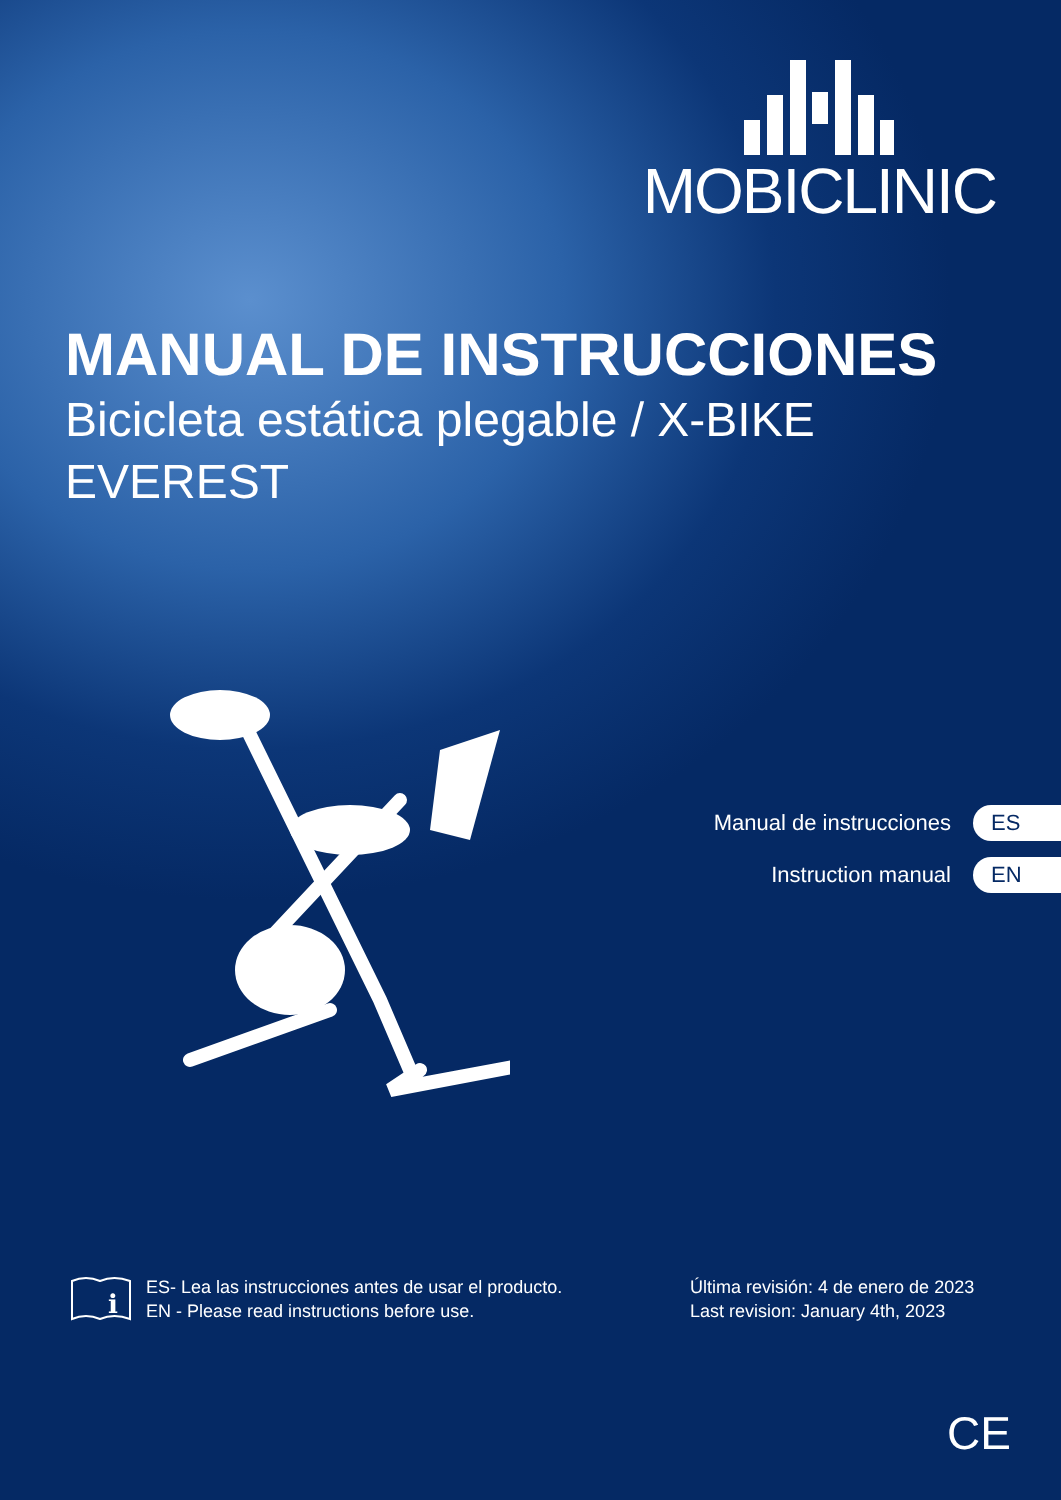MOBICLINIC
MANUAL DE INSTRUCCIONES
Bicicleta estática plegable / X-BIKE
EVEREST
Manual de instrucciones ES
Instruction manual EN
i
ES- Lea las instrucciones antes de usar el producto.
EN - Please read instructions before use.
Última revisión: 4 de enero de 2023
Last revision: January 4th, 2023
CE